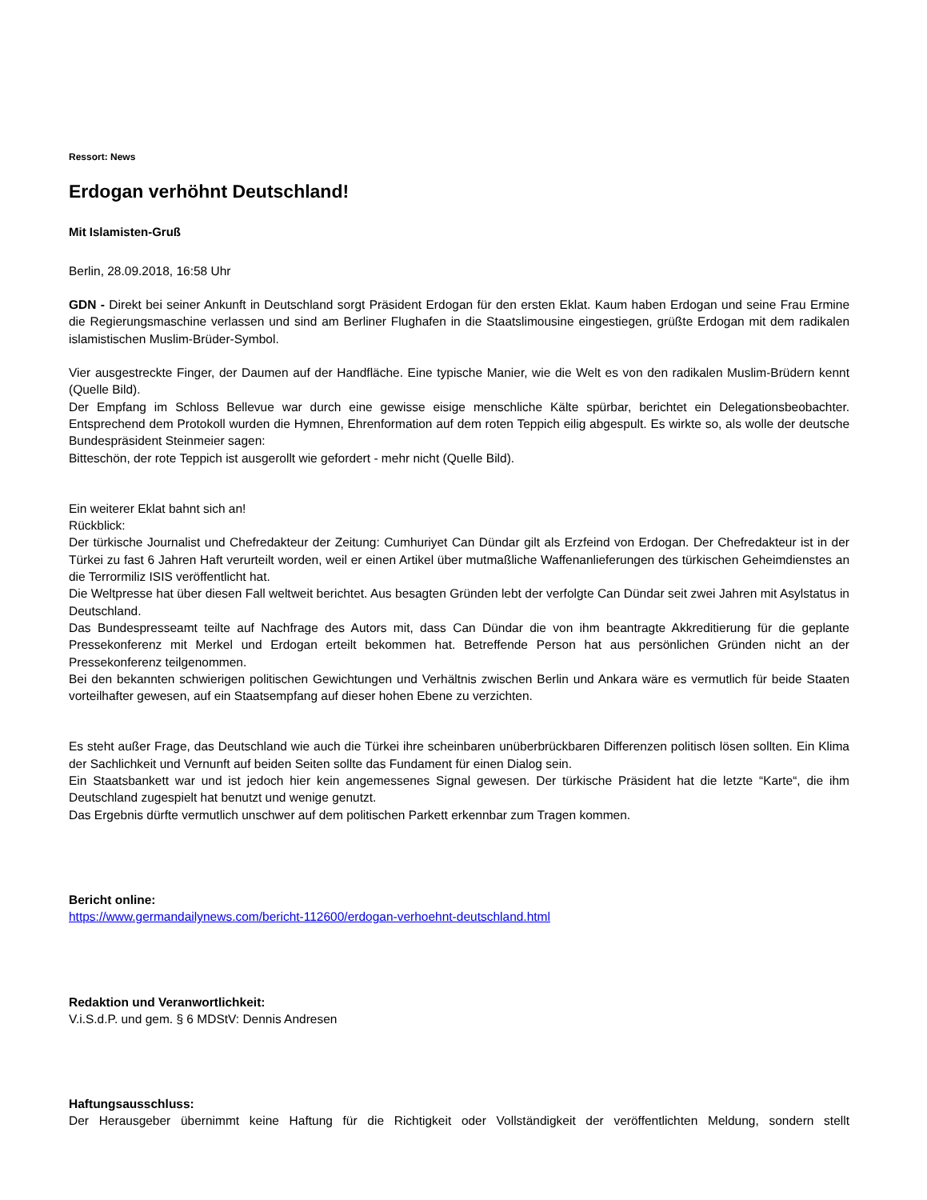Ressort: News
Erdogan verhöhnt Deutschland!
Mit Islamisten-Gruß
Berlin, 28.09.2018, 16:58 Uhr
GDN - Direkt bei seiner Ankunft in Deutschland sorgt Präsident Erdogan für den ersten Eklat. Kaum haben Erdogan und seine Frau Ermine die Regierungsmaschine verlassen und sind am Berliner Flughafen in die Staatslimousine eingestiegen, grüßte Erdogan mit dem radikalen islamistischen Muslim-Brüder-Symbol.
Vier ausgestreckte Finger, der Daumen auf der Handfläche. Eine typische Manier, wie die Welt es von den radikalen Muslim-Brüdern kennt (Quelle Bild).
Der Empfang im Schloss Bellevue war durch eine gewisse eisige menschliche Kälte spürbar, berichtet ein Delegationsbeobachter. Entsprechend dem Protokoll wurden die Hymnen, Ehrenformation auf dem roten Teppich eilig abgespult. Es wirkte so, als wolle der deutsche Bundespräsident Steinmeier sagen:
Bitteschön, der rote Teppich ist ausgerollt wie gefordert - mehr nicht (Quelle Bild).
Ein weiterer Eklat bahnt sich an!
Rückblick:
Der türkische Journalist und Chefredakteur der Zeitung: Cumhuriyet Can Dündar gilt als Erzfeind von Erdogan. Der Chefredakteur ist in der Türkei zu fast 6 Jahren Haft verurteilt worden, weil er einen Artikel über mutmaßliche Waffenanlieferungen des türkischen Geheimdienstes an die Terrormiliz ISIS veröffentlicht hat.
Die Weltpresse hat über diesen Fall weltweit berichtet. Aus besagten Gründen lebt der verfolgte Can Dündar seit zwei Jahren mit Asylstatus in Deutschland.
Das Bundespresseamt teilte auf Nachfrage des Autors mit, dass Can Dündar die von ihm beantragte Akkreditierung für die geplante Pressekonferenz mit Merkel und Erdogan erteilt bekommen hat. Betreffende Person hat aus persönlichen Gründen nicht an der Pressekonferenz teilgenommen.
Bei den bekannten schwierigen politischen Gewichtungen und Verhältnis zwischen Berlin und Ankara wäre es vermutlich für beide Staaten vorteilhafter gewesen, auf ein Staatsempfang auf dieser hohen Ebene zu verzichten.
Es steht außer Frage, das Deutschland wie auch die Türkei ihre scheinbaren unüberbrückbaren Differenzen politisch lösen sollten. Ein Klima der Sachlichkeit und Vernunft auf beiden Seiten sollte das Fundament für einen Dialog sein.
Ein Staatsbankett war und ist jedoch hier kein angemessenes Signal gewesen. Der türkische Präsident hat die letzte “Karte“, die ihm Deutschland zugespielt hat benutzt und wenige genutzt.
Das Ergebnis dürfte vermutlich unschwer auf dem politischen Parkett erkennbar zum Tragen kommen.
Bericht online:
https://www.germandailynews.com/bericht-112600/erdogan-verhoehnt-deutschland.html
Redaktion und Veranwortlichkeit:
V.i.S.d.P. und gem. § 6 MDStV: Dennis Andresen
Haftungsausschluss:
Der Herausgeber übernimmt keine Haftung für die Richtigkeit oder Vollständigkeit der veröffentlichten Meldung, sondern stellt